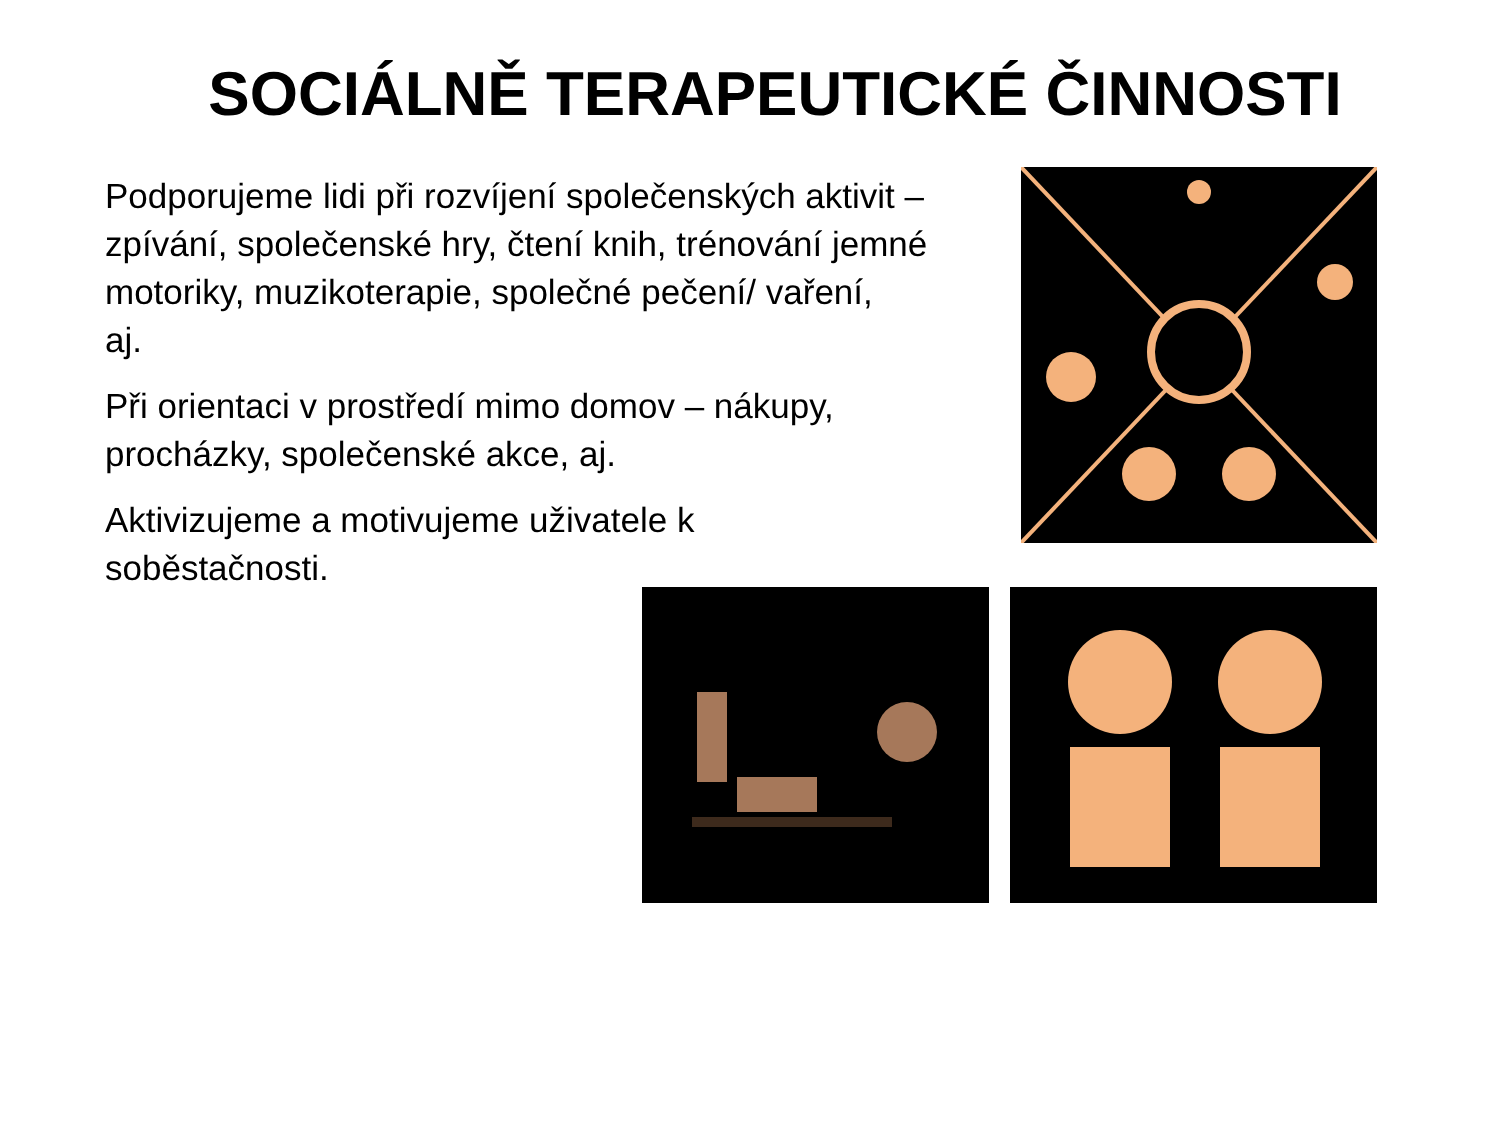SOCIÁLNĚ TERAPEUTICKÉ ČINNOSTI
Podporujeme lidi při rozvíjení společenských aktivit –
zpívání, společenské hry, čtení knih, trénování jemné
motoriky, muzikoterapie, společné pečení/ vaření,
aj.
Při orientaci v prostředí mimo domov – nákupy,
procházky, společenské akce, aj.
Aktivizujeme a motivujeme uživatele k
soběstačnosti.